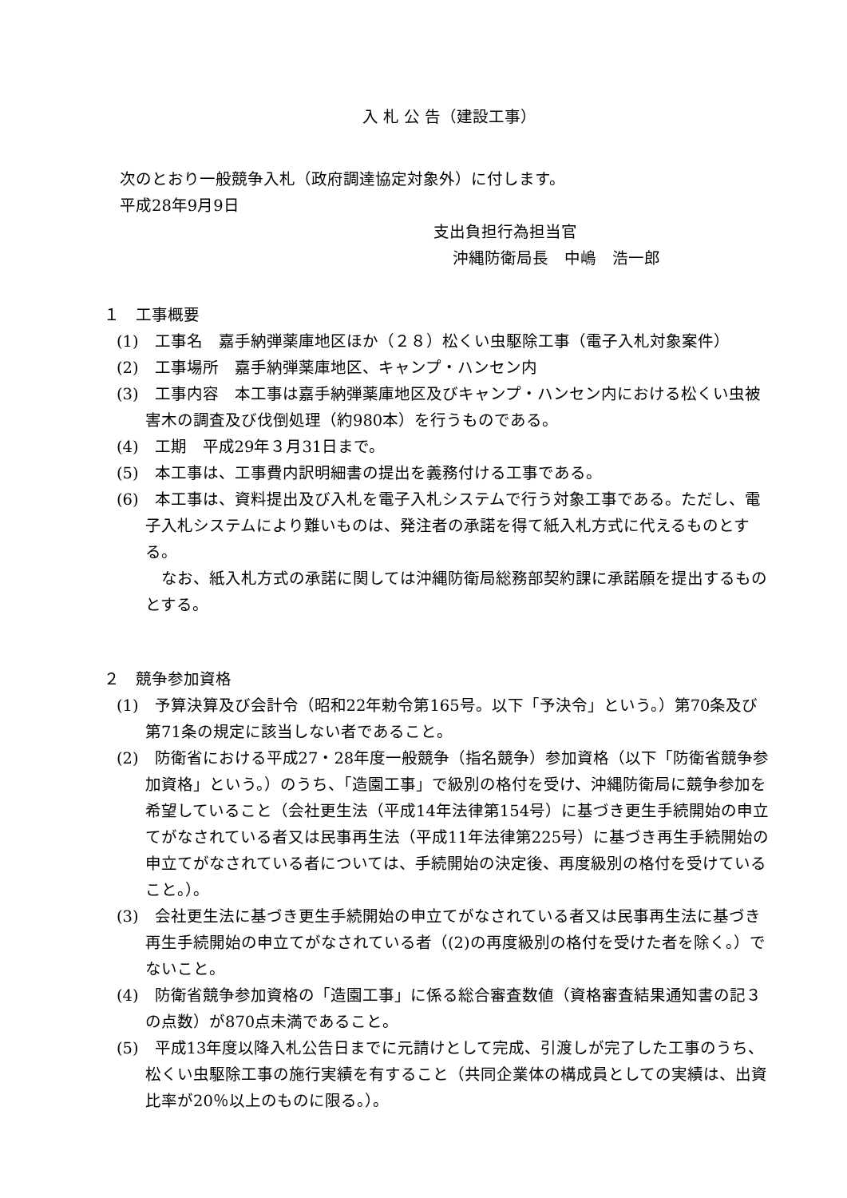入 札 公 告（建設工事）
次のとおり一般競争入札（政府調達協定対象外）に付します。
平成28年9月9日
支出負担行為担当官
沖縄防衛局長　中嶋　浩一郎
１　工事概要
(1)　工事名　嘉手納弾薬庫地区ほか（２８）松くい虫駆除工事（電子入札対象案件）
(2)　工事場所　嘉手納弾薬庫地区、キャンプ・ハンセン内
(3)　工事内容　本工事は嘉手納弾薬庫地区及びキャンプ・ハンセン内における松くい虫被害木の調査及び伐倒処理（約980本）を行うものである。
(4)　工期　平成29年３月31日まで。
(5)　本工事は、工事費内訳明細書の提出を義務付ける工事である。
(6)　本工事は、資料提出及び入札を電子入札システムで行う対象工事である。ただし、電子入札システムにより難いものは、発注者の承諾を得て紙入札方式に代えるものとする。
なお、紙入札方式の承諾に関しては沖縄防衛局総務部契約課に承諾願を提出するものとする。
２　競争参加資格
(1)　予算決算及び会計令（昭和22年勅令第165号。以下「予決令」という。）第70条及び第71条の規定に該当しない者であること。
(2)　防衛省における平成27・28年度一般競争（指名競争）参加資格（以下「防衛省競争参加資格」という。）のうち、「造園工事」で級別の格付を受け、沖縄防衛局に競争参加を希望していること（会社更生法（平成14年法律第154号）に基づき更生手続開始の申立てがなされている者又は民事再生法（平成11年法律第225号）に基づき再生手続開始の申立てがなされている者については、手続開始の決定後、再度級別の格付を受けていること。）。
(3)　会社更生法に基づき更生手続開始の申立てがなされている者又は民事再生法に基づき再生手続開始の申立てがなされている者（(2)の再度級別の格付を受けた者を除く。）でないこと。
(4)　防衛省競争参加資格の「造園工事」に係る総合審査数値（資格審査結果通知書の記３の点数）が870点未満であること。
(5)　平成13年度以降入札公告日までに元請けとして完成、引渡しが完了した工事のうち、松くい虫駆除工事の施行実績を有すること（共同企業体の構成員としての実績は、出資比率が20％以上のものに限る。）。